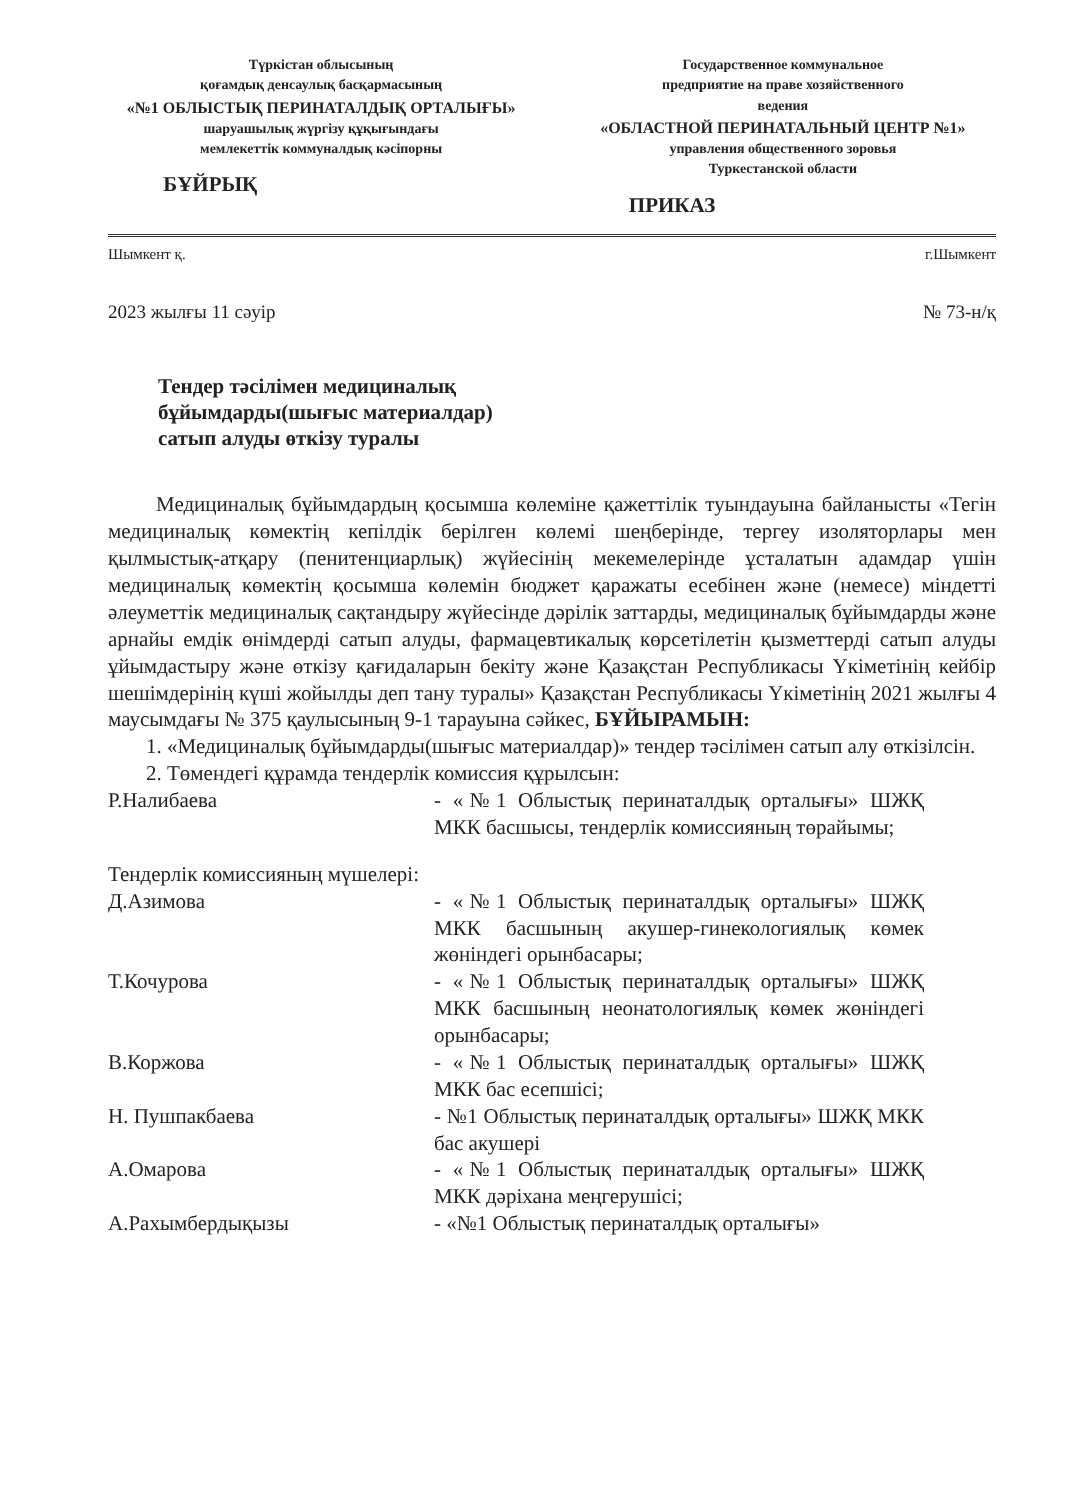Түркістан облысының
қоғамдық денсаулық басқармасының
«№1 ОБЛЫСТЫҚ ПЕРИНАТАЛДЫҚ ОРТАЛЫҒЫ»
шаруашылық жүргізу құқығындағы
мемлекеттік коммуналдық кәсіпорны
БҰЙРЫҚ
Государственное коммунальное
предприятие на праве хозяйственного
ведения
«ОБЛАСТНОЙ ПЕРИНАТАЛЬНЫЙ ЦЕНТР №1»
управления общественного зоровья
Туркестанской области
ПРИКАЗ
Шымкент қ. г.Шымкент
2023 жылғы 11 сәуір № 73-н/қ
Тендер тәсілімен медициналық
бұйымдарды(шығыс материалдар)
сатып алуды өткізу туралы
Медициналық бұйымдардың қосымша көлеміне қажеттілік туындауына байланысты «Тегін медициналық көмектің кепілдік берілген көлемі шеңберінде, тергеу изоляторлары мен қылмыстық-атқару (пенитенциарлық) жүйесінің мекемелерінде ұсталатын адамдар үшін медициналық көмектің қосымша көлемін бюджет қаражаты есебінен және (немесе) міндетті әлеуметтік медициналық сақтандыру жүйесінде дәрілік заттарды, медициналық бұйымдарды және арнайы емдік өнімдерді сатып алуды, фармацевтикалық көрсетілетін қызметтерді сатып алуды ұйымдастыру және өткізу қағидаларын бекіту және Қазақстан Республикасы Үкіметінің кейбір шешімдерінің күші жойылды деп тану туралы» Қазақстан Республикасы Үкіметінің 2021 жылғы 4 маусымдағы № 375 қаулысының 9-1 тарауына сәйкес, БҰЙЫРАМЫН:
1. «Медициналық бұйымдарды(шығыс материалдар)» тендер тәсілімен сатып алу өткізілсін.
2. Төмендегі құрамда тендерлік комиссия құрылсын:
Р.Налибаева - «№1 Облыстық перинаталдық орталығы» ШЖҚ МКК басшысы, тендерлік комиссияның төрайымы;
Тендерлік комиссияның мүшелері:
Д.Азимова - «№1 Облыстық перинаталдық орталығы» ШЖҚ МКК басшының акушер-гинекологиялық көмек жөніндегі орынбасары;
Т.Кочурова - «№1 Облыстық перинаталдық орталығы» ШЖҚ МКК басшының неонатологиялық көмек жөніндегі орынбасары;
В.Коржова - «№1 Облыстық перинаталдық орталығы» ШЖҚ МКК бас есепшісі;
Н. Пушпакбаева - №1 Облыстық перинаталдық орталығы» ШЖҚ МКК бас акушері
А.Омарова - «№1 Облыстық перинаталдық орталығы» ШЖҚ МКК дәріхана меңгерушісі;
А.Рахымбердықызы - «№1 Облыстық перинаталдық орталығы»